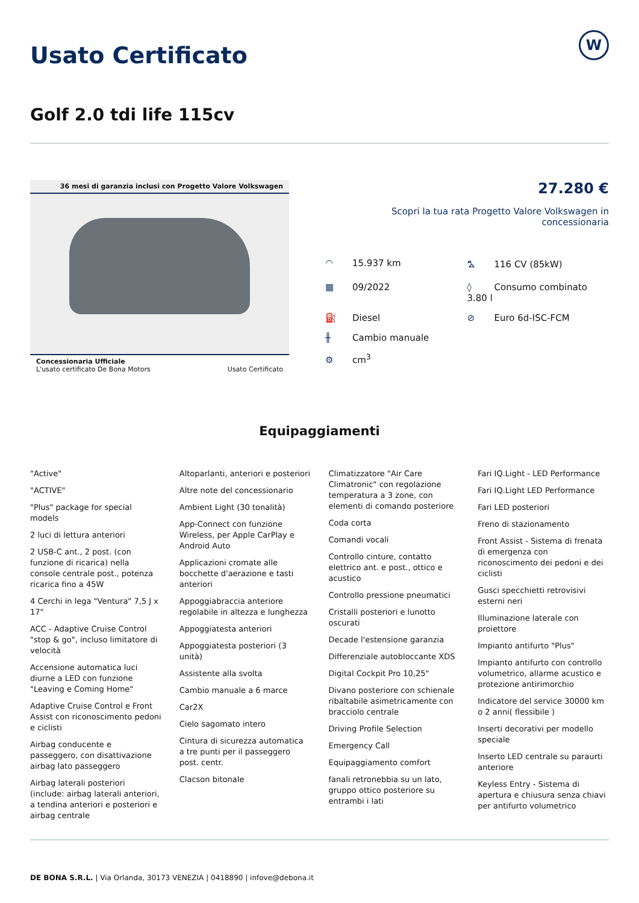W
Usato Certificato
Golf 2.0 tdi life 115cv
36 mesi di garanzia inclusi con Progetto Valore Volkswagen
Concessionaria Ufficiale
L'usato certificato De Bona Motors Usato Certificato
27.280 €
Scopri la tua rata Progetto Valore Volkswagen in concessionaria
◠ 15.937 km
⛍ 116 CV (85kW)
▦ 09/2022
◊ Consumo combinato 3.80 l
⛽ Diesel
⊘ Euro 6d-ISC-FCM
╫ Cambio manuale
⚙ cm<sup>3</sup>
Equipaggiamenti
"Active"
"ACTIVE"
"Plus" package for special models
2 luci di lettura anteriori
2 USB-C ant., 2 post. (con funzione di ricarica) nella console centrale post., potenza ricarica fino a 45W
4 Cerchi in lega "Ventura" 7,5 J x 17"
ACC - Adaptive Cruise Control "stop & go", incluso limitatore di velocità
Accensione automatica luci diurne a LED con funzione "Leaving e Coming Home"
Adaptive Cruise Control e Front Assist con riconoscimento pedoni e ciclisti
Airbag conducente e passeggero, con disattivazione airbag lato passeggero
Airbag laterali posteriori (include: airbag laterali anteriori, a tendina anteriori e posteriori e airbag centrale
Altoparlanti, anteriori e posteriori
Altre note del concessionario
Ambient Light (30 tonalità)
App-Connect con funzione Wireless, per Apple CarPlay e Android Auto
Applicazioni cromate alle bocchette d'aerazione e tasti anteriori
Appoggiabraccia anteriore regolabile in altezza e lunghezza
Appoggiatesta anteriori
Appoggiatesta posteriori (3 unità)
Assistente alla svolta
Cambio manuale a 6 marce
Car2X
Cielo sagomato intero
Cintura di sicurezza automatica a tre punti per il passeggero post. centr.
Clacson bitonale
Climatizzatore "Air Care Climatronic" con regolazione temperatura a 3 zone, con elementi di comando posteriore
Coda corta
Comandi vocali
Controllo cinture, contatto elettrico ant. e post., ottico e acustico
Controllo pressione pneumatici
Cristalli posteriori e lunotto oscurati
Decade l'estensione garanzia
Differenziale autobloccante XDS
Digital Cockpit Pro 10,25"
Divano posteriore con schienale ribaltabile asimetricamente con bracciolo centrale
Driving Profile Selection
Emergency Call
Equipaggiamento comfort
fanali retronebbia su un lato, gruppo ottico posteriore su entrambi i lati
Fari IQ.Light - LED Performance
Fari IQ.Light LED Performance
Fari LED posteriori
Freno di stazionamento
Front Assist - Sistema di frenata di emergenza con riconoscimento dei pedoni e dei ciclisti
Gusci specchietti retrovisivi esterni neri
Illuminazione laterale con proiettore
Impianto antifurto "Plus"
Impianto antifurto con controllo volumetrico, allarme acustico e protezione antirimorchio
Indicatore del service 30000 km o 2 anni( flessibile )
Inserti decorativi per modello speciale
Inserto LED centrale su paraurti anteriore
Keyless Entry - Sistema di apertura e chiusura senza chiavi per antifurto volumetrico
DE BONA S.R.L. | Via Orlanda, 30173 VENEZIA | 0418890 | infove@debona.it